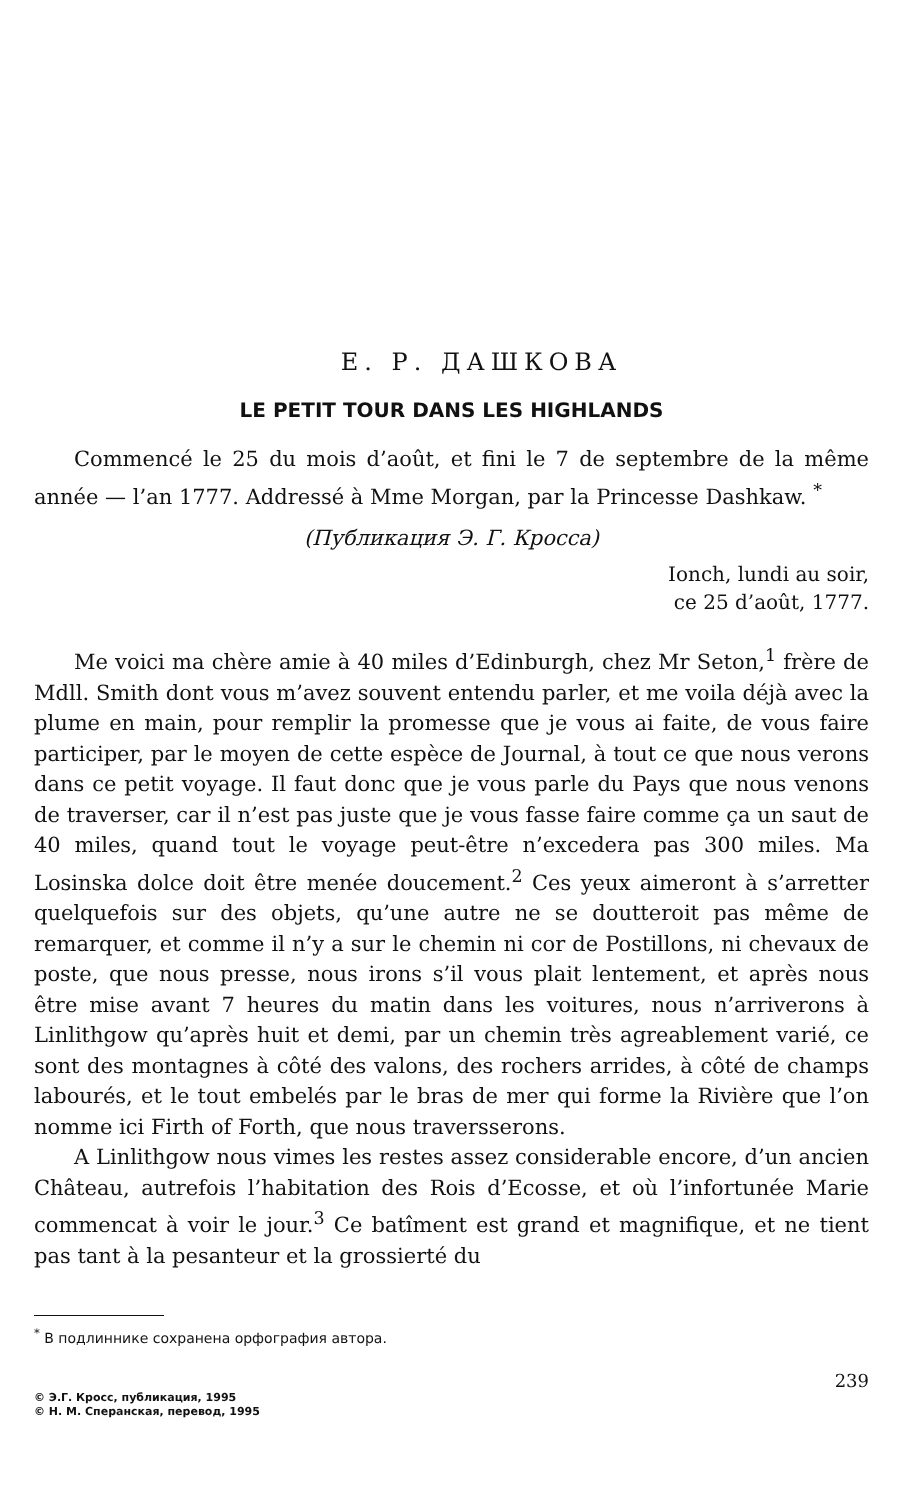Е. Р. ДАШКОВА
LE PETIT TOUR DANS LES HIGHLANDS
Commencé le 25 du mois d’août, et fini le 7 de septembre de la même année — l’an 1777. Addressé à Mme Morgan, par la Princesse Dashkaw. <sup>*</sup>
(Публикация Э. Г. Кросса)
Ionch, lundi au soir,
ce 25 d’août, 1777.
Me voici ma chère amie à 40 miles d’Edinburgh, chez Mr Seton,<sup>1</sup> frère de Mdll. Smith dont vous m’avez souvent entendu parler, et me voila déjà avec la plume en main, pour remplir la promesse que je vous ai faite, de vous faire participer, par le moyen de cette espèce de Journal, à tout ce que nous verons dans ce petit voyage. Il faut donc que je vous parle du Pays que nous venons de traverser, car il n’est pas juste que je vous fasse faire comme ça un saut de 40 miles, quand tout le voyage peut-être n’excedera pas 300 miles. Ma Losinska dolce doit être menée doucement.<sup>2</sup> Ces yeux aimeront à s’arretter quelquefois sur des objets, qu’une autre ne se doutteroit pas même de remarquer, et comme il n’y a sur le chemin ni cor de Postillons, ni chevaux de poste, que nous presse, nous irons s’il vous plait lentement, et après nous être mise avant 7 heures du matin dans les voitures, nous n’arriverons à Linlithgow qu’après huit et demi, par un chemin très agreablement varié, ce sont des montagnes à côté des valons, des rochers arrides, à côté de champs labourés, et le tout embelés par le bras de mer qui forme la Rivière que l’on nomme ici Firth of Forth, que nous traversserons.
A Linlithgow nous vimes les restes assez considerable encore, d’un ancien Château, autrefois l’habitation des Rois d’Ecosse, et où l’infortunée Marie commencat à voir le jour.<sup>3</sup> Ce batîment est grand et magnifique, et ne tient pas tant à la pesanteur et la grossierté du
<sup>*</sup> В подлиннике сохранена орфография автора.
239
© Э.Г. Кросс, публикация, 1995
© Н. М. Сперанская, перевод, 1995